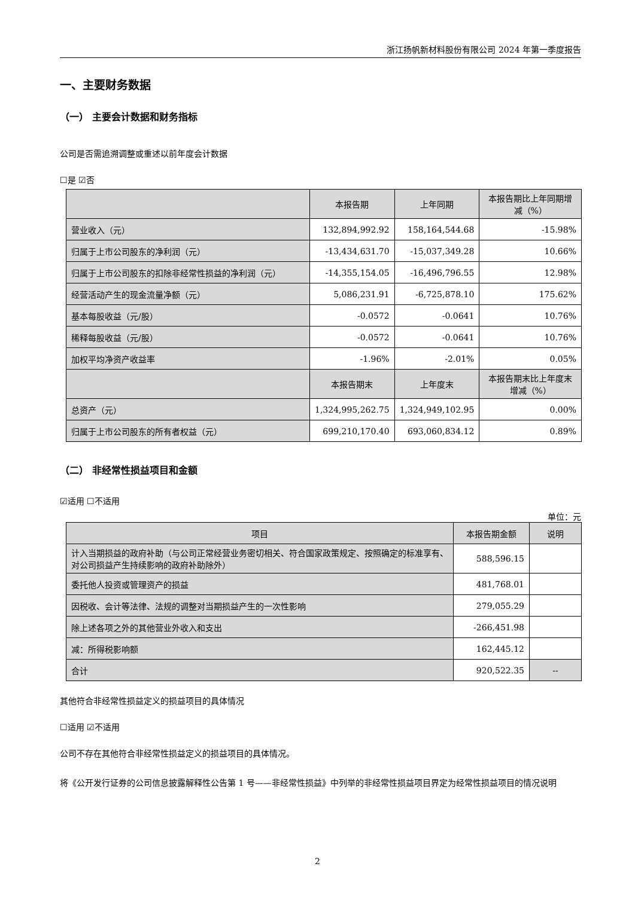浙江扬帆新材料股份有限公司 2024 年第一季度报告
一、主要财务数据
（一） 主要会计数据和财务指标
公司是否需追溯调整或重述以前年度会计数据
☐是 ☑否
| | 本报告期 | 上年同期 | 本报告期比上年同期增减（%） |
| 营业收入（元） | 132,894,992.92 | 158,164,544.68 | -15.98% |
| 归属于上市公司股东的净利润（元） | -13,434,631.70 | -15,037,349.28 | 10.66% |
| 归属于上市公司股东的扣除非经常性损益的净利润（元） | -14,355,154.05 | -16,496,796.55 | 12.98% |
| 经营活动产生的现金流量净额（元） | 5,086,231.91 | -6,725,878.10 | 175.62% |
| 基本每股收益（元/股） | -0.0572 | -0.0641 | 10.76% |
| 稀释每股收益（元/股） | -0.0572 | -0.0641 | 10.76% |
| 加权平均净资产收益率 | -1.96% | -2.01% | 0.05% |
| | 本报告期末 | 上年度末 | 本报告期末比上年度末增减（%） |
| 总资产（元） | 1,324,995,262.75 | 1,324,949,102.95 | 0.00% |
| 归属于上市公司股东的所有者权益（元） | 699,210,170.40 | 693,060,834.12 | 0.89% |
（二） 非经常性损益项目和金额
☑适用 ☐不适用
单位：元
| 项目 | 本报告期金额 | 说明 |
| --- | --- | --- |
| 计入当期损益的政府补助（与公司正常经营业务密切相关、符合国家政策规定、按照确定的标准享有、对公司损益产生持续影响的政府补助除外） | 588,596.15 | |
| 委托他人投资或管理资产的损益 | 481,768.01 | |
| 因税收、会计等法律、法规的调整对当期损益产生的一次性影响 | 279,055.29 | |
| 除上述各项之外的其他营业外收入和支出 | -266,451.98 | |
| 减：所得税影响额 | 162,445.12 | |
| 合计 | 920,522.35 | -- |
其他符合非经常性损益定义的损益项目的具体情况
☐适用 ☑不适用
公司不存在其他符合非经常性损益定义的损益项目的具体情况。
将《公开发行证券的公司信息披露解释性公告第 1 号——非经常性损益》中列举的非经常性损益项目界定为经常性损益项目的情况说明
2